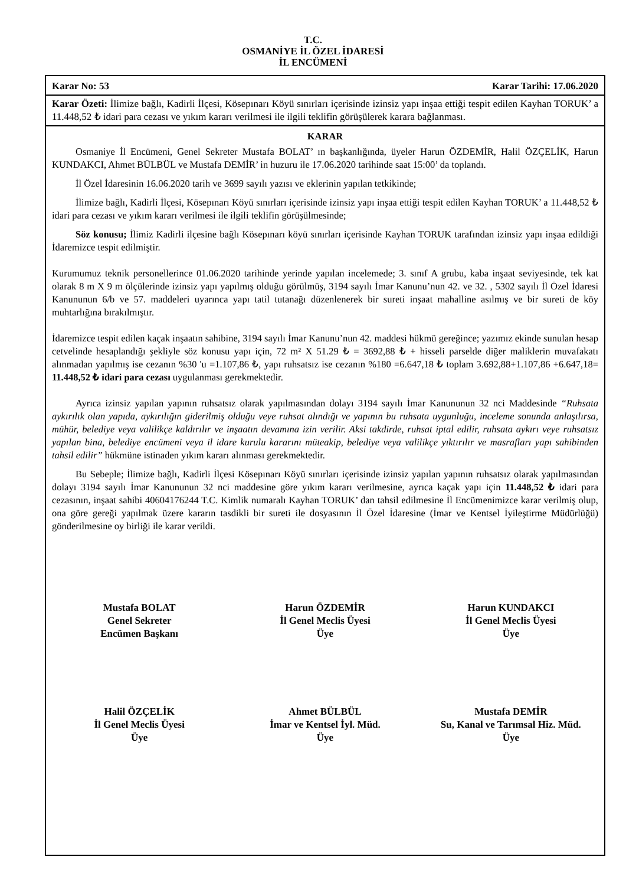T.C.
OSMANİYE İL ÖZEL İDARESİ
İL ENCÜMENİ
Karar No: 53 Karar Tarihi: 17.06.2020
Karar Özeti: İlimize bağlı, Kadirli İlçesi, Kösepınarı Köyü sınırları içerisinde izinsiz yapı inşaa ettiği tespit edilen Kayhan TORUK’ a 11.448,52 ₺ idari para cezası ve yıkım kararı verilmesi ile ilgili teklifin görüşülerek karara bağlanması.
KARAR
Osmaniye İl Encümeni, Genel Sekreter Mustafa BOLAT’ ın başkanlığında, üyeler Harun ÖZDEMİR, Halil ÖZÇELİK, Harun KUNDAKCI, Ahmet BÜLBÜL ve Mustafa DEMİR’ in huzuru ile 17.06.2020 tarihinde saat 15:00’ da toplandı.
İl Özel İdaresinin 16.06.2020 tarih ve 3699 sayılı yazısı ve eklerinin yapılan tetkikinde;
İlimize bağlı, Kadirli İlçesi, Kösepınarı Köyü sınırları içerisinde izinsiz yapı inşaa ettiği tespit edilen Kayhan TORUK’ a 11.448,52 ₺ idari para cezası ve yıkım kararı verilmesi ile ilgili teklifin görüşülmesinde;
Söz konusu; İlimiz Kadirli ilçesine bağlı Kösepınarı köyü sınırları içerisinde Kayhan TORUK tarafından izinsiz yapı inşaa edildiği İdaremizce tespit edilmiştir.
Kurumumuz teknik personellerince 01.06.2020 tarihinde yerinde yapılan incelemede; 3. sınıf A grubu, kaba inşaat seviyesinde, tek kat olarak 8 m X 9 m ölçülerinde izinsiz yapı yapılmış olduğu görülmüş, 3194 sayılı İmar Kanunu’nun 42. ve 32. , 5302 sayılı İl Özel İdaresi Kanununun 6/b ve 57. maddeleri uyarınca yapı tatil tutanağı düzenlenerek bir sureti inşaat mahalline asılmış ve bir sureti de köy muhtarlığına bırakılmıştır.
İdaremizce tespit edilen kaçak inşaatın sahibine, 3194 sayılı İmar Kanunu’nun 42. maddesi hükmü gereğince; yazımız ekinde sunulan hesap cetvelinde hesaplandığı şekliyle söz konusu yapı için, 72 m² X 51.29 ₺ = 3692,88 ₺ + hisseli parselde diğer maliklerin muvafakatı alınmadan yapılmış ise cezanın %30 'u =1.107,86 ₺, yapı ruhsatsız ise cezanın %180 =6.647,18 ₺ toplam 3.692,88+1.107,86 +6.647,18= 11.448,52 ₺ idari para cezası uygulanması gerekmektedir.
Ayrıca izinsiz yapılan yapının ruhsatsız olarak yapılmasından dolayı 3194 sayılı İmar Kanununun 32 nci Maddesinde “Ruhsata aykırılık olan yapıda, aykırılığın giderilmiş olduğu veye ruhsat alındığı ve yapının bu ruhsata uygunluğu, inceleme sonunda anlaşılırsa, mühür, belediye veya valilikçe kaldırılır ve inşaatın devamına izin verilir. Aksi takdirde, ruhsat iptal edilir, ruhsata aykırı veye ruhsatsız yapılan bina, belediye encümeni veya il idare kurulu kararını müteakip, belediye veya valilikçe yıktırılır ve masrafları yapı sahibinden tahsil edilir” hükmüne istinaden yıkım kararı alınması gerekmektedir.
Bu Sebeple; İlimize bağlı, Kadirli İlçesi Kösepınarı Köyü sınırları içerisinde izinsiz yapılan yapının ruhsatsız olarak yapılmasından dolayı 3194 sayılı İmar Kanununun 32 nci maddesine göre yıkım kararı verilmesine, ayrıca kaçak yapı için 11.448,52 ₺ idari para cezasının, inşaat sahibi 40604176244 T.C. Kimlik numaralı Kayhan TORUK’ dan tahsil edilmesine İl Encümenimizce karar verilmiş olup, ona göre gereği yapılmak üzere kararın tasdikli bir sureti ile dosyasının İl Özel İdaresine (İmar ve Kentsel İyileştirme Müdürlüğü) gönderilmesine oy birliği ile karar verildi.
Mustafa BOLAT
Genel Sekreter
Encümen Başkanı
Harun ÖZDEMİR
İl Genel Meclis Üyesi
Üye
Harun KUNDAKCI
İl Genel Meclis Üyesi
Üye
Halil ÖZÇELİK
İl Genel Meclis Üyesi
Üye
Ahmet BÜLBÜL
İmar ve Kentsel İyl. Müd.
Üye
Mustafa DEMİR
Su, Kanal ve Tarımsal Hiz. Müd.
Üye